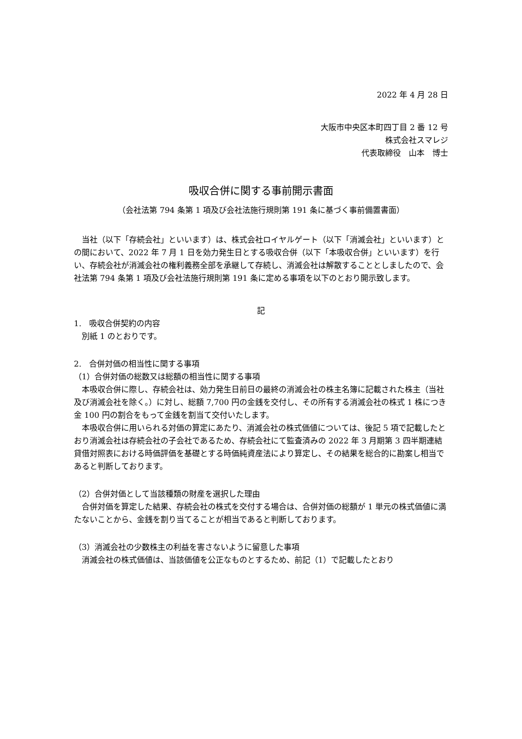2022 年 4 月 28 日
大阪市中央区本町四丁目 2 番 12 号
株式会社スマレジ
代表取締役　山本　博士
吸収合併に関する事前開示書面
（会社法第 794 条第 1 項及び会社法施行規則第 191 条に基づく事前備置書面）
当社（以下「存続会社」といいます）は、株式会社ロイヤルゲート（以下「消滅会社」といいます）との間において、2022 年 7 月 1 日を効力発生日とする吸収合併（以下「本吸収合併」といいます）を行い、存続会社が消滅会社の権利義務全部を承継して存続し、消滅会社は解散することとしましたので、会社法第 794 条第 1 項及び会社法施行規則第 191 条に定める事項を以下のとおり開示致します。
記
1.　吸収合併契約の内容
別紙 1 のとおりです。
2.　合併対価の相当性に関する事項
（1）合併対価の総数又は総額の相当性に関する事項
本吸収合併に際し、存続会社は、効力発生日前日の最終の消滅会社の株主名簿に記載された株主（当社及び消滅会社を除く。）に対し、総額 7,700 円の金銭を交付し、その所有する消滅会社の株式 1 株につき金 100 円の割合をもって金銭を割当て交付いたします。
本吸収合併に用いられる対価の算定にあたり、消滅会社の株式価値については、後記 5 項で記載したとおり消滅会社は存続会社の子会社であるため、存続会社にて監査済みの 2022 年 3 月期第 3 四半期連結貸借対照表における時価評価を基礎とする時価純資産法により算定し、その結果を総合的に勘案し相当であると判断しております。
（2）合併対価として当該種類の財産を選択した理由
合併対価を算定した結果、存続会社の株式を交付する場合は、合併対価の総額が 1 単元の株式価値に満たないことから、金銭を割り当てることが相当であると判断しております。
（3）消滅会社の少数株主の利益を害さないように留意した事項
消滅会社の株式価値は、当該価値を公正なものとするため、前記（1）で記載したとおり